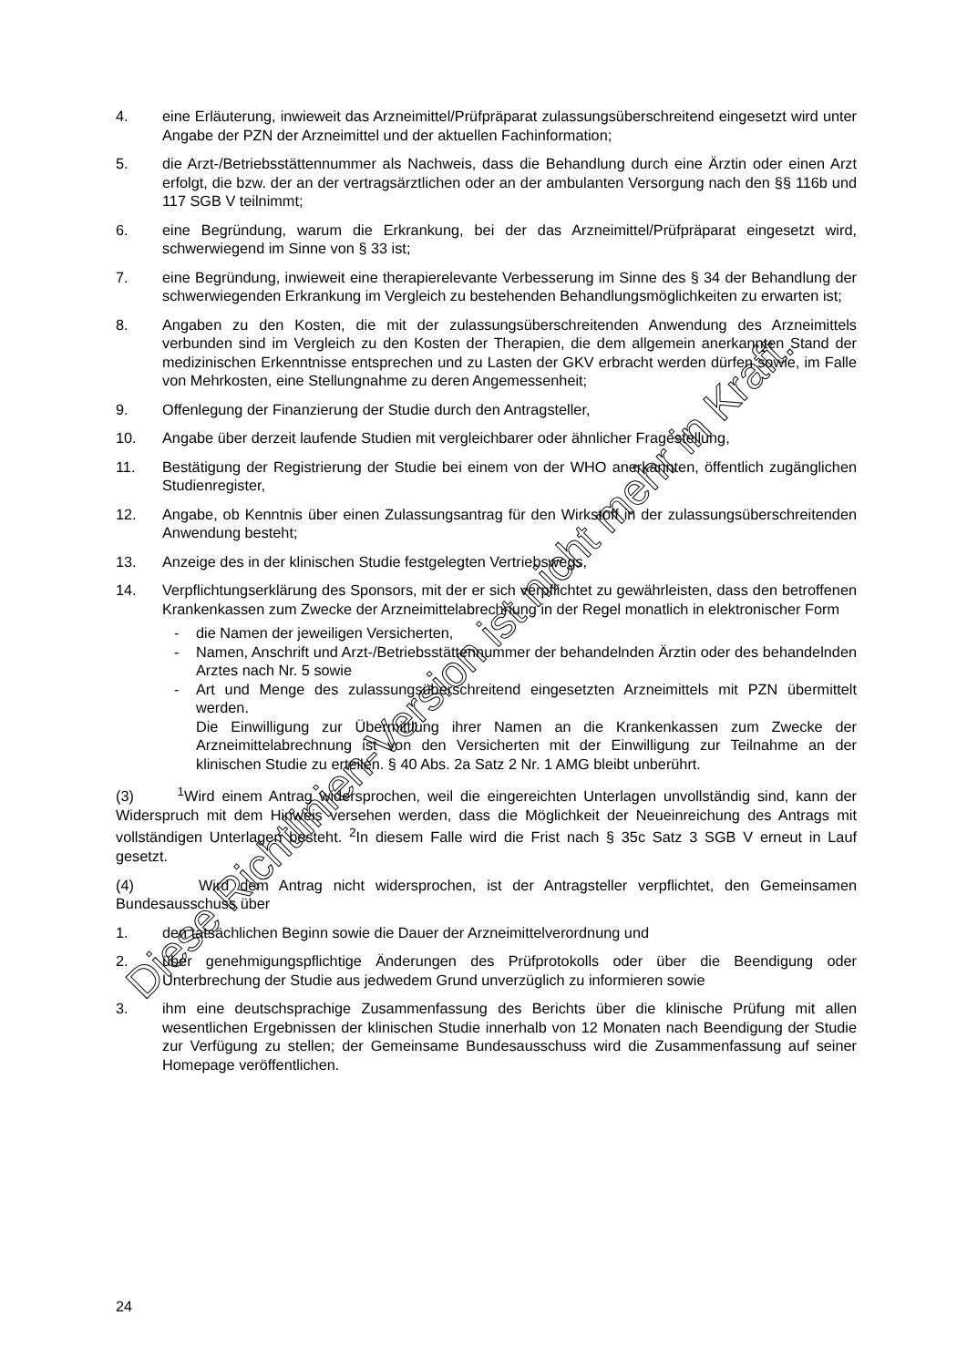4. eine Erläuterung, inwieweit das Arzneimittel/Prüfpräparat zulassungsüberschreitend eingesetzt wird unter Angabe der PZN der Arzneimittel und der aktuellen Fachinformation;
5. die Arzt-/Betriebsstättennummer als Nachweis, dass die Behandlung durch eine Ärztin oder einen Arzt erfolgt, die bzw. der an der vertragsärztlichen oder an der ambulanten Versorgung nach den §§ 116b und 117 SGB V teilnimmt;
6. eine Begründung, warum die Erkrankung, bei der das Arzneimittel/Prüfpräparat eingesetzt wird, schwerwiegend im Sinne von § 33 ist;
7. eine Begründung, inwieweit eine therapierelevante Verbesserung im Sinne des § 34 der Behandlung der schwerwiegenden Erkrankung im Vergleich zu bestehenden Behandlungsmöglichkeiten zu erwarten ist;
8. Angaben zu den Kosten, die mit der zulassungsüberschreitenden Anwendung des Arzneimittels verbunden sind im Vergleich zu den Kosten der Therapien, die dem allgemein anerkannten Stand der medizinischen Erkenntnisse entsprechen und zu Lasten der GKV erbracht werden dürfen sowie, im Falle von Mehrkosten, eine Stellungnahme zu deren Angemessenheit;
9. Offenlegung der Finanzierung der Studie durch den Antragsteller,
10. Angabe über derzeit laufende Studien mit vergleichbarer oder ähnlicher Fragestellung,
11. Bestätigung der Registrierung der Studie bei einem von der WHO anerkannten, öffentlich zugänglichen Studienregister,
12. Angabe, ob Kenntnis über einen Zulassungsantrag für den Wirkstoff in der zulassungsüberschreitenden Anwendung besteht;
13. Anzeige des in der klinischen Studie festgelegten Vertriebswegs,
14. Verpflichtungserklärung des Sponsors, mit der er sich verpflichtet zu gewährleisten, dass den betroffenen Krankenkassen zum Zwecke der Arzneimittelabrechnung in der Regel monatlich in elektronischer Form
- die Namen der jeweiligen Versicherten,
- Namen, Anschrift und Arzt-/Betriebsstättennummer der behandelnden Ärztin oder des behandelnden Arztes nach Nr. 5 sowie
- Art und Menge des zulassungsüberschreitend eingesetzten Arzneimittels mit PZN übermittelt werden.
Die Einwilligung zur Übermittlung ihrer Namen an die Krankenkassen zum Zwecke der Arzneimittelabrechnung ist von den Versicherten mit der Einwilligung zur Teilnahme an der klinischen Studie zu erteilen. § 40 Abs. 2a Satz 2 Nr. 1 AMG bleibt unberührt.
(3) <sup>1</sup>Wird einem Antrag widersprochen, weil die eingereichten Unterlagen unvollständig sind, kann der Widerspruch mit dem Hinweis versehen werden, dass die Möglichkeit der Neueinreichung des Antrags mit vollständigen Unterlagen besteht. <sup>2</sup>In diesem Falle wird die Frist nach § 35c Satz 3 SGB V erneut in Lauf gesetzt.
(4) Wird dem Antrag nicht widersprochen, ist der Antragsteller verpflichtet, den Gemeinsamen Bundesausschuss über
1. den tatsächlichen Beginn sowie die Dauer der Arzneimittelverordnung und
2. über genehmigungspflichtige Änderungen des Prüfprotokolls oder über die Beendigung oder Unterbrechung der Studie aus jedwedem Grund unverzüglich zu informieren sowie
3. ihm eine deutschsprachige Zusammenfassung des Berichts über die klinische Prüfung mit allen wesentlichen Ergebnissen der klinischen Studie innerhalb von 12 Monaten nach Beendigung der Studie zur Verfügung zu stellen; der Gemeinsame Bundesausschuss wird die Zusammenfassung auf seiner Homepage veröffentlichen.
Diese Richtlinien-Version ist nicht mehr in Kraft.
24